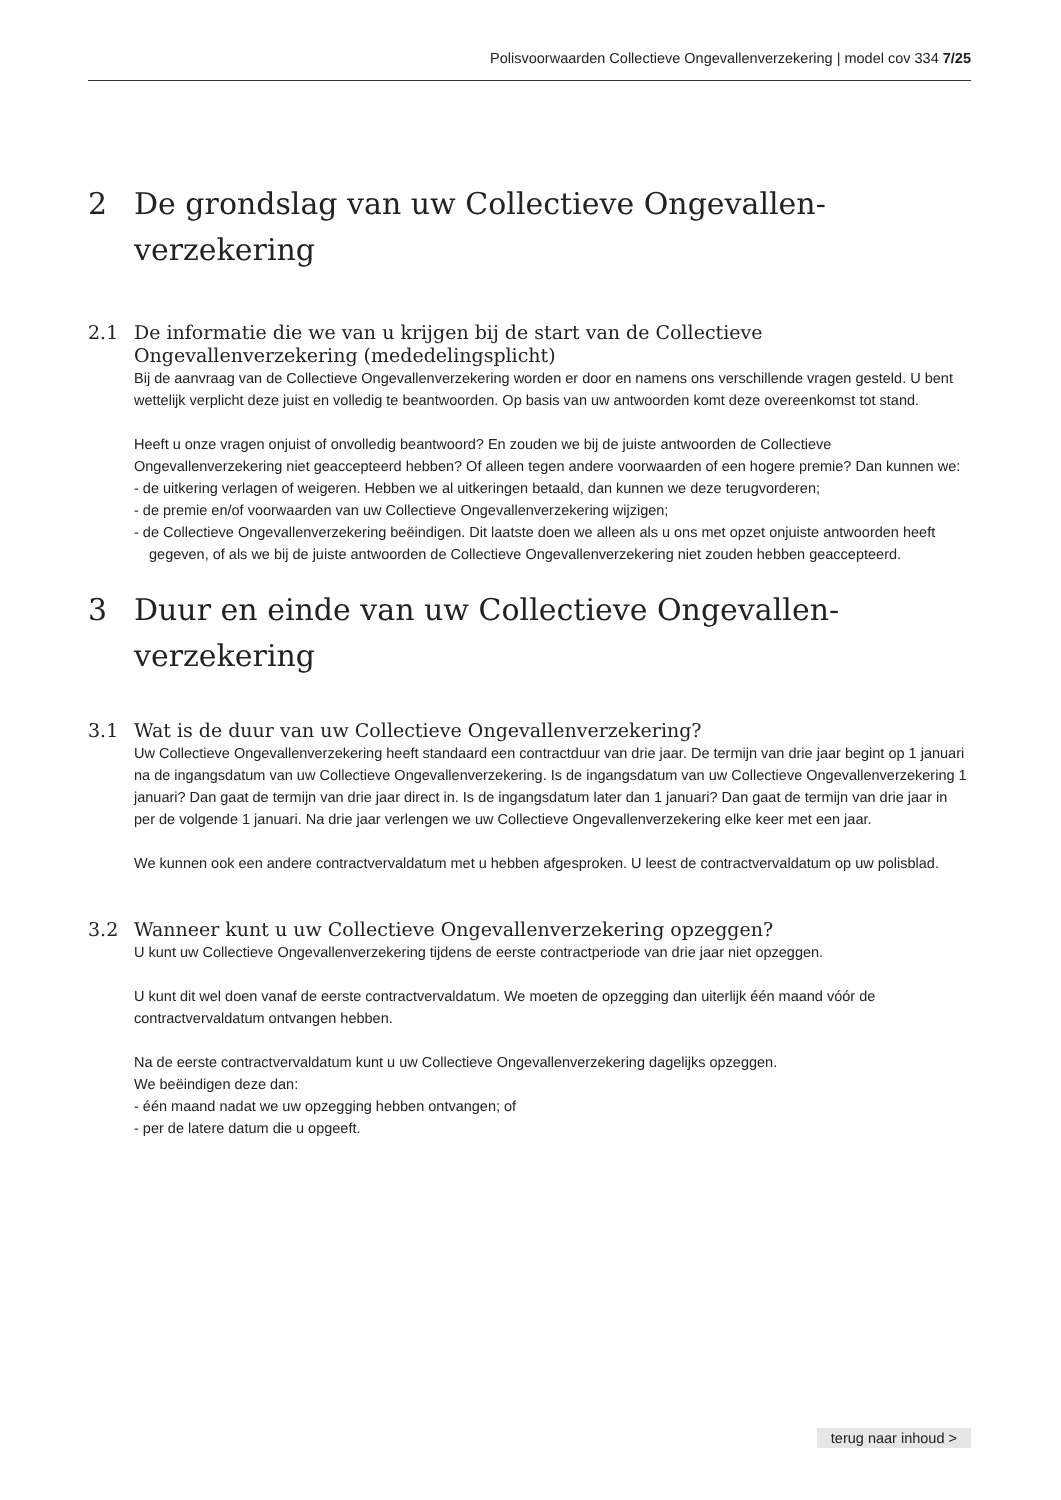Polisvoorwaarden Collectieve Ongevallenverzekering | model cov 334 7/25
2 De grondslag van uw Collectieve Ongevallen-verzekering
2.1 De informatie die we van u krijgen bij de start van de Collectieve Ongevallenverzekering (mededelingsplicht)
Bij de aanvraag van de Collectieve Ongevallenverzekering worden er door en namens ons verschillende vragen gesteld. U bent wettelijk verplicht deze juist en volledig te beantwoorden. Op basis van uw antwoorden komt deze overeenkomst tot stand.
Heeft u onze vragen onjuist of onvolledig beantwoord? En zouden we bij de juiste antwoorden de Collectieve Ongevallenverzekering niet geaccepteerd hebben? Of alleen tegen andere voorwaarden of een hogere premie? Dan kunnen we:
- de uitkering verlagen of weigeren. Hebben we al uitkeringen betaald, dan kunnen we deze terugvorderen;
- de premie en/of voorwaarden van uw Collectieve Ongevallenverzekering wijzigen;
- de Collectieve Ongevallenverzekering beëindigen. Dit laatste doen we alleen als u ons met opzet onjuiste antwoorden heeft gegeven, of als we bij de juiste antwoorden de Collectieve Ongevallenverzekering niet zouden hebben geaccepteerd.
3 Duur en einde van uw Collectieve Ongevallen-verzekering
3.1 Wat is de duur van uw Collectieve Ongevallenverzekering?
Uw Collectieve Ongevallenverzekering heeft standaard een contractduur van drie jaar. De termijn van drie jaar begint op 1 januari na de ingangsdatum van uw Collectieve Ongevallenverzekering. Is de ingangsdatum van uw Collectieve Ongevallenverzekering 1 januari? Dan gaat de termijn van drie jaar direct in. Is de ingangsdatum later dan 1 januari? Dan gaat de termijn van drie jaar in per de volgende 1 januari. Na drie jaar verlengen we uw Collectieve Ongevallenverzekering elke keer met een jaar.
We kunnen ook een andere contractvervaldatum met u hebben afgesproken. U leest de contractvervaldatum op uw polisblad.
3.2 Wanneer kunt u uw Collectieve Ongevallenverzekering opzeggen?
U kunt uw Collectieve Ongevallenverzekering tijdens de eerste contractperiode van drie jaar niet opzeggen.
U kunt dit wel doen vanaf de eerste contractvervaldatum. We moeten de opzegging dan uiterlijk één maand vóór de contractvervaldatum ontvangen hebben.
Na de eerste contractvervaldatum kunt u uw Collectieve Ongevallenverzekering dagelijks opzeggen.
We beëindigen deze dan:
- één maand nadat we uw opzegging hebben ontvangen; of
- per de latere datum die u opgeeft.
terug naar inhoud >